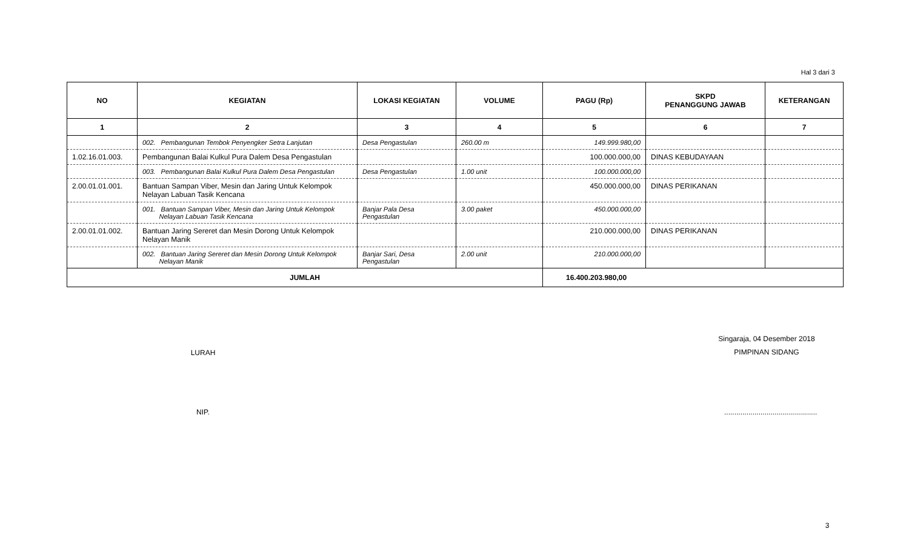Hal 3 dari 3
| NO | KEGIATAN | LOKASI KEGIATAN | VOLUME | PAGU (Rp) | SKPD PENANGGUNG JAWAB | KETERANGAN |
| --- | --- | --- | --- | --- | --- | --- |
| 1 | 2 | 3 | 4 | 5 | 6 | 7 |
| | 002. Pembangunan Tembok Penyengker Setra Lanjutan | Desa Pengastulan | 260.00 m | 149.999.980,00 | | |
| 1.02.16.01.003. | Pembangunan Balai Kulkul Pura Dalem Desa Pengastulan | | | 100.000.000,00 | DINAS KEBUDAYAAN | |
| | 003. Pembangunan Balai Kulkul Pura Dalem Desa Pengastulan | Desa Pengastulan | 1.00 unit | 100.000.000,00 | | |
| 2.00.01.01.001. | Bantuan Sampan Viber, Mesin dan Jaring Untuk Kelompok Nelayan Labuan Tasik Kencana | | | 450.000.000,00 | DINAS PERIKANAN | |
| | 001. Bantuan Sampan Viber, Mesin dan Jaring Untuk Kelompok Nelayan Labuan Tasik Kencana | Banjar Pala Desa Pengastulan | 3.00 paket | 450.000.000,00 | | |
| 2.00.01.01.002. | Bantuan Jaring Sereret dan Mesin Dorong Untuk Kelompok Nelayan Manik | | | 210.000.000,00 | DINAS PERIKANAN | |
| | 002. Bantuan Jaring Sereret dan Mesin Dorong Untuk Kelompok Nelayan Manik | Banjar Sari, Desa Pengastulan | 2.00 unit | 210.000.000,00 | | |
| JUMLAH | | | | 16.400.203.980,00 | | |
Singaraja, 04 Desember 2018
PIMPINAN SIDANG
LURAH
NIP.
..............................................
3